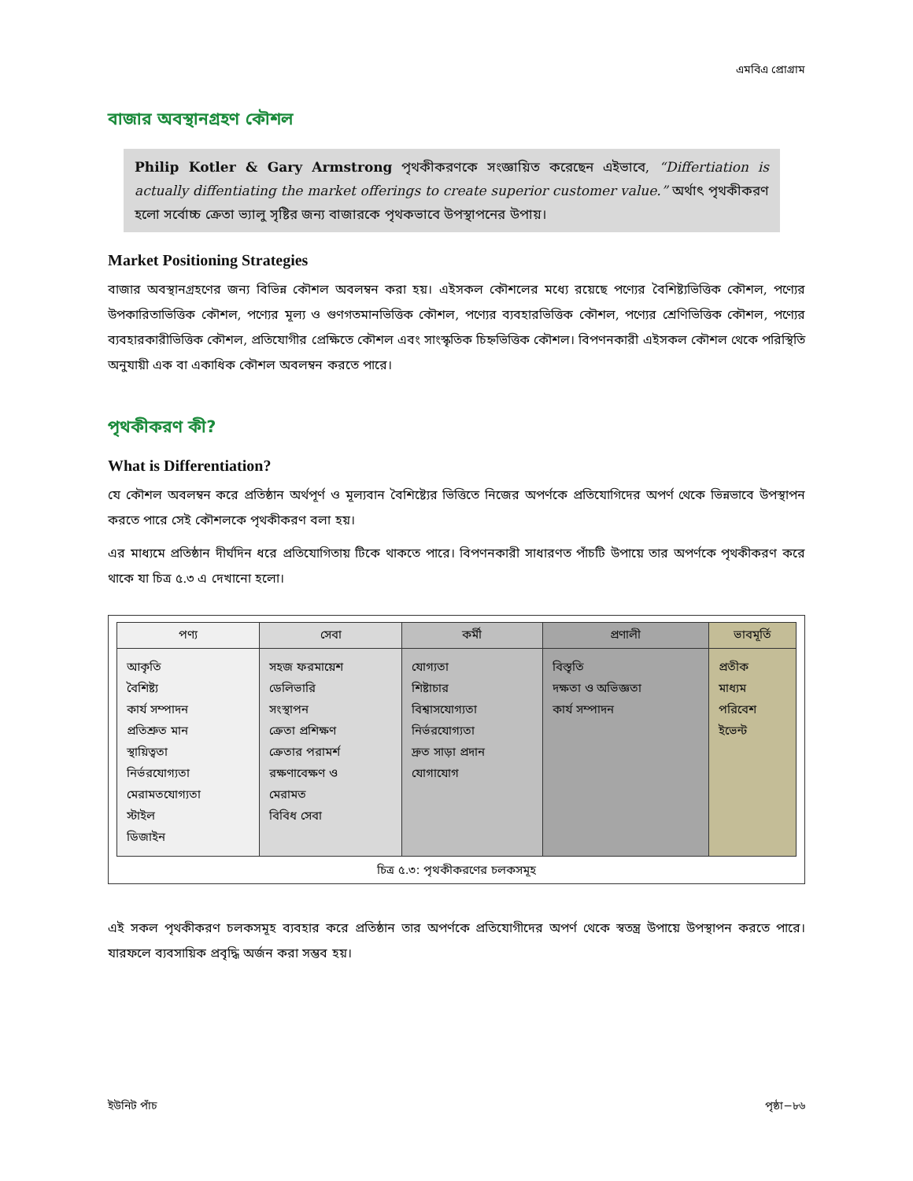এমবিএ প্রোগ্রাম
বাজার অবস্থানগ্রহণ কৌশল
Philip Kotler & Gary Armstrong পৃথকীকরণকে সংজ্ঞায়িত করেছেন এইভাবে, “Differtiation is actually diffentiating the market offerings to create superior customer value.” অর্থাৎ পৃথকীকরণ হলো সর্বোচ্চ ক্রেতা ভ্যালু সৃষ্টির জন্য বাজারকে পৃথকভাবে উপস্থাপনের উপায়।
Market Positioning Strategies
বাজার অবস্থানগ্রহণের জন্য বিভিন্ন কৌশল অবলম্বন করা হয়। এইসকল কৌশলের মধ্যে রয়েছে পণ্যের বৈশিষ্ট্যভিত্তিক কৌশল, পণ্যের উপকারিতাভিত্তিক কৌশল, পণ্যের মূল্য ও গুণগতমানভিত্তিক কৌশল, পণ্যের ব্যবহারভিত্তিক কৌশল, পণ্যের শ্রেণিভিত্তিক কৌশল, পণ্যের ব্যবহারকারীভিত্তিক কৌশল, প্রতিযোগীর প্রেক্ষিতে কৌশল এবং সাংস্কৃতিক চিহ্নভিত্তিক কৌশল। বিপণনকারী এইসকল কৌশল থেকে পরিস্থিতি অনুযায়ী এক বা একাধিক কৌশল অবলম্বন করতে পারে।
পৃথকীকরণ কী?
What is Differentiation?
যে কৌশল অবলম্বন করে প্রতিষ্ঠান অর্থপূর্ণ ও মূল্যবান বৈশিষ্ট্যের ভিত্তিতে নিজের অপর্ণকে প্রতিযোগিদের অপর্ণ থেকে ভিন্নভাবে উপস্থাপন করতে পারে সেই কৌশলকে পৃথকীকরণ বলা হয়।
এর মাধ্যমে প্রতিষ্ঠান দীর্ঘদিন ধরে প্রতিযোগিতায় টিকে থাকতে পারে। বিপণনকারী সাধারণত পাঁচটি উপায়ে তার অপর্ণকে পৃথকীকরণ করে থাকে যা চিত্র ৫.৩ এ দেখানো হলো।
| পণ্য | সেবা | কর্মী | প্রণালী | ভাবমূর্তি |
| --- | --- | --- | --- | --- |
| আকৃতি বৈশিষ্ট্য কার্য সম্পাদন প্রতিশ্রুত মান স্থায়িত্বতা নির্ভরযোগ্যতা মেরামতযোগ্যতা স্টাইল ডিজাইন | সহজ ফরমায়েশ ডেলিভারি সংস্থাপন ক্রেতা প্রশিক্ষণ ক্রেতার পরামর্শ রক্ষণাবেক্ষণ ও মেরামত বিবিধ সেবা | যোগ্যতা শিষ্টাচার বিশ্বাসযোগ্যতা নির্ভরযোগ্যতা দ্রুত সাড়া প্রদান যোগাযোগ | বিস্তৃতি দক্ষতা ও অভিজ্ঞতা কার্য সম্পাদন | প্রতীক মাধ্যম পরিবেশ ইভেন্ট |
চিত্র ৫.৩: পৃথকীকরণের চলকসমূহ
এই সকল পৃথকীকরণ চলকসমূহ ব্যবহার করে প্রতিষ্ঠান তার অপর্ণকে প্রতিযোগীদের অপর্ণ থেকে স্বতন্ত্র উপায়ে উপস্থাপন করতে পারে। যারফলে ব্যবসায়িক প্রবৃদ্ধি অর্জন করা সম্ভব হয়।
ইউনিট পাঁচ পৃষ্ঠা−৮৬